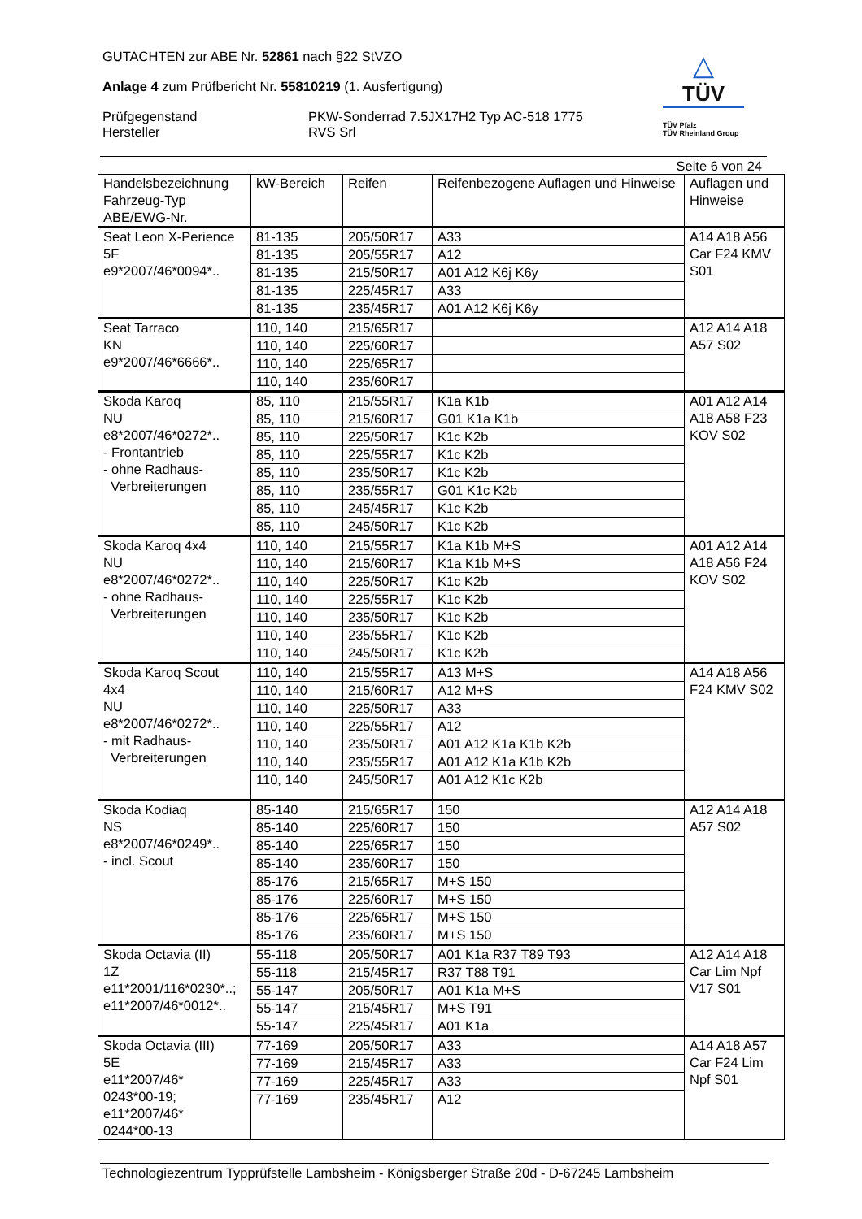GUTACHTEN zur ABE Nr. 52861 nach §22 StVZO
Anlage 4 zum Prüfbericht Nr. 55810219 (1. Ausfertigung)
Prüfgegenstand
Hersteller
PKW-Sonderrad 7.5JX17H2 Typ AC-518 1775
RVS Srl
△
TÜV
TÜV Pfalz
TÜV Rheinland Group
Seite 6 von 24
| Handelsbezeichnung Fahrzeug-Typ ABE/EWG-Nr. | kW-Bereich | Reifen | Reifenbezogene Auflagen und Hinweise | Auflagen und Hinweise |
| --- | --- | --- | --- | --- |
| Seat Leon X-Perience 5F e9*2007/46*0094*.. | 81-135 | 205/50R17 | A33 | A14 A18 A56 Car F24 KMV S01 |
| | 81-135 | 205/55R17 | A12 | |
| | 81-135 | 215/50R17 | A01 A12 K6j K6y | |
| | 81-135 | 225/45R17 | A33 | |
| | 81-135 | 235/45R17 | A01 A12 K6j K6y | |
| Seat Tarraco KN e9*2007/46*6666*.. | 110, 140 | 215/65R17 | | A12 A14 A18 A57 S02 |
| | 110, 140 | 225/60R17 | | |
| | 110, 140 | 225/65R17 | | |
| | 110, 140 | 235/60R17 | | |
| Skoda Karoq NU e8*2007/46*0272*.. - Frontantrieb - ohne Radhaus- Verbreiterungen | 85, 110 | 215/55R17 | K1a K1b | A01 A12 A14 A18 A58 F23 KOV S02 |
| | 85, 110 | 215/60R17 | G01 K1a K1b | |
| | 85, 110 | 225/50R17 | K1c K2b | |
| | 85, 110 | 225/55R17 | K1c K2b | |
| | 85, 110 | 235/50R17 | K1c K2b | |
| | 85, 110 | 235/55R17 | G01 K1c K2b | |
| | 85, 110 | 245/45R17 | K1c K2b | |
| | 85, 110 | 245/50R17 | K1c K2b | |
| Skoda Karoq 4x4 NU e8*2007/46*0272*.. - ohne Radhaus- Verbreiterungen | 110, 140 | 215/55R17 | K1a K1b M+S | A01 A12 A14 A18 A56 F24 KOV S02 |
| | 110, 140 | 215/60R17 | K1a K1b M+S | |
| | 110, 140 | 225/50R17 | K1c K2b | |
| | 110, 140 | 225/55R17 | K1c K2b | |
| | 110, 140 | 235/50R17 | K1c K2b | |
| | 110, 140 | 235/55R17 | K1c K2b | |
| | 110, 140 | 245/50R17 | K1c K2b | |
| Skoda Karoq Scout 4x4 NU e8*2007/46*0272*.. - mit Radhaus- Verbreiterungen | 110, 140 | 215/55R17 | A13 M+S | A14 A18 A56 F24 KMV S02 |
| | 110, 140 | 215/60R17 | A12 M+S | |
| | 110, 140 | 225/50R17 | A33 | |
| | 110, 140 | 225/55R17 | A12 | |
| | 110, 140 | 235/50R17 | A01 A12 K1a K1b K2b | |
| | 110, 140 | 235/55R17 | A01 A12 K1a K1b K2b | |
| | 110, 140 | 245/50R17 | A01 A12 K1c K2b | |
| Skoda Kodiaq NS e8*2007/46*0249*.. - incl. Scout | 85-140 | 215/65R17 | 150 | A12 A14 A18 A57 S02 |
| | 85-140 | 225/60R17 | 150 | |
| | 85-140 | 225/65R17 | 150 | |
| | 85-140 | 235/60R17 | 150 | |
| | 85-176 | 215/65R17 | M+S 150 | |
| | 85-176 | 225/60R17 | M+S 150 | |
| | 85-176 | 225/65R17 | M+S 150 | |
| | 85-176 | 235/60R17 | M+S 150 | |
| Skoda Octavia (II) 1Z e11*2001/116*0230*..; e11*2007/46*0012*.. | 55-118 | 205/50R17 | A01 K1a R37 T89 T93 | A12 A14 A18 Car Lim Npf V17 S01 |
| | 55-118 | 215/45R17 | R37 T88 T91 | |
| | 55-147 | 205/50R17 | A01 K1a M+S | |
| | 55-147 | 215/45R17 | M+S T91 | |
| | 55-147 | 225/45R17 | A01 K1a | |
| Skoda Octavia (III) 5E e11*2007/46* 0243*00-19; e11*2007/46* 0244*00-13 | 77-169 | 205/50R17 | A33 | A14 A18 A57 Car F24 Lim Npf S01 |
| | 77-169 | 215/45R17 | A33 | |
| | 77-169 | 225/45R17 | A33 | |
| | 77-169 | 235/45R17 | A12 | |
Technologiezentrum Typprüfstelle Lambsheim - Königsberger Straße 20d - D-67245 Lambsheim